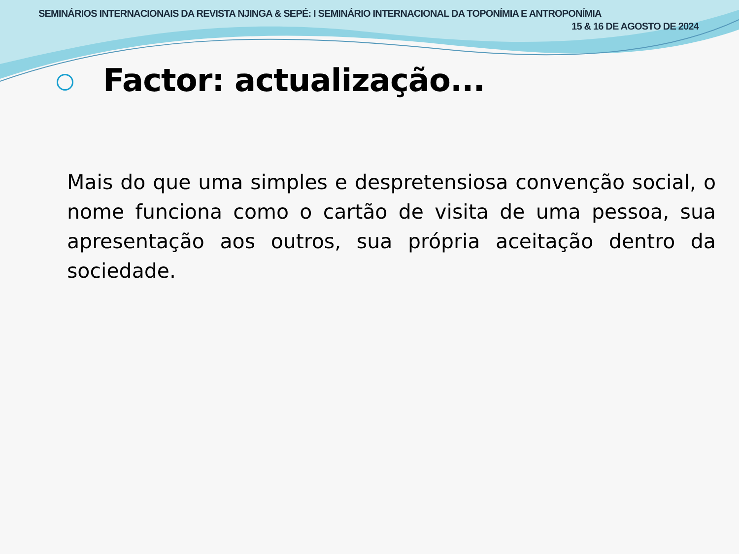SEMINÁRIOS INTERNACIONAIS DA REVISTA NJINGA & SEPÉ: I SEMINÁRIO INTERNACIONAL DA TOPONÍMIA E ANTROPONÍMIA
15 & 16 DE AGOSTO DE 2024
Factor: actualização...
Mais do que uma simples e despretensiosa convenção social, o nome funciona como o cartão de visita de uma pessoa, sua apresentação aos outros, sua própria aceitação dentro da sociedade.